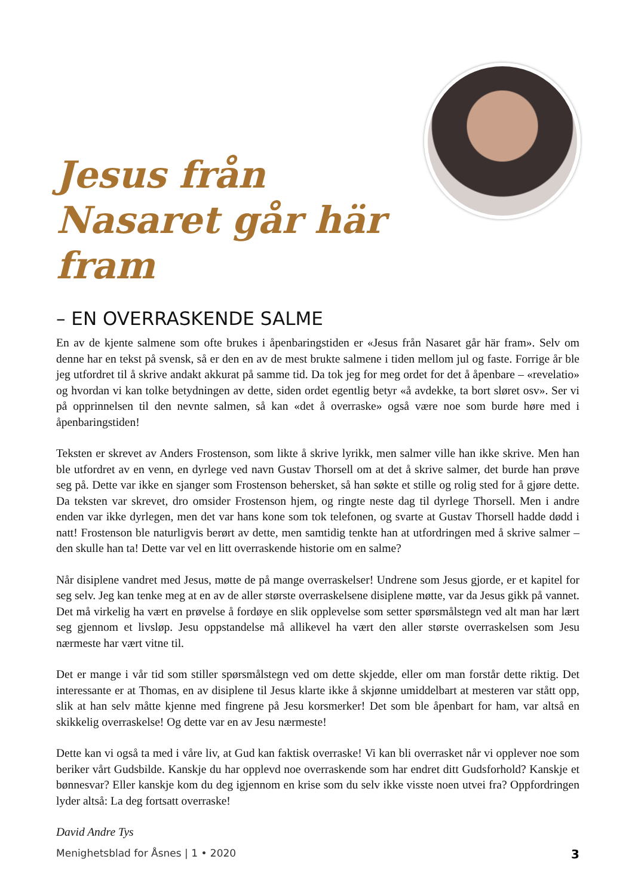Jesus från Nasaret går här fram
– EN OVERRASKENDE SALME
En av de kjente salmene som ofte brukes i åpenbaringstiden er «Jesus från Nasaret går här fram». Selv om denne har en tekst på svensk, så er den en av de mest brukte salmene i tiden mellom jul og faste. Forrige år ble jeg utfordret til å skrive andakt akkurat på samme tid. Da tok jeg for meg ordet for det å åpenbare – «revelatio» og hvordan vi kan tolke betydningen av dette, siden ordet egentlig betyr «å avdekke, ta bort sløret osv». Ser vi på opprinnelsen til den nevnte salmen, så kan «det å overraske» også være noe som burde høre med i åpenbaringstiden!
Teksten er skrevet av Anders Frostenson, som likte å skrive lyrikk, men salmer ville han ikke skrive. Men han ble utfordret av en venn, en dyrlege ved navn Gustav Thorsell om at det å skrive salmer, det burde han prøve seg på. Dette var ikke en sjanger som Frostenson behersket, så han søkte et stille og rolig sted for å gjøre dette. Da teksten var skrevet, dro omsider Frostenson hjem, og ringte neste dag til dyrlege Thorsell. Men i andre enden var ikke dyrlegen, men det var hans kone som tok telefonen, og svarte at Gustav Thorsell hadde dødd i natt! Frostenson ble naturligvis berørt av dette, men samtidig tenkte han at utfordringen med å skrive salmer – den skulle han ta! Dette var vel en litt overraskende historie om en salme?
Når disiplene vandret med Jesus, møtte de på mange overraskelser! Undrene som Jesus gjorde, er et kapitel for seg selv. Jeg kan tenke meg at en av de aller største overraskelsene disiplene møtte, var da Jesus gikk på vannet. Det må virkelig ha vært en prøvelse å fordøye en slik opplevelse som setter spørsmålstegn ved alt man har lært seg gjennom et livsløp. Jesu oppstandelse må allikevel ha vært den aller største overraskelsen som Jesu nærmeste har vært vitne til.
Det er mange i vår tid som stiller spørsmålstegn ved om dette skjedde, eller om man forstår dette riktig. Det interessante er at Thomas, en av disiplene til Jesus klarte ikke å skjønne umiddelbart at mesteren var stått opp, slik at han selv måtte kjenne med fingrene på Jesu korsmerker! Det som ble åpenbart for ham, var altså en skikkelig overraskelse! Og dette var en av Jesu nærmeste!
Dette kan vi også ta med i våre liv, at Gud kan faktisk overraske! Vi kan bli overrasket når vi opplever noe som beriker vårt Gudsbilde. Kanskje du har opplevd noe overraskende som har endret ditt Gudsforhold? Kanskje et bønnesvar? Eller kanskje kom du deg igjennom en krise som du selv ikke visste noen utvei fra? Oppfordringen lyder altså: La deg fortsatt overraske!
David Andre Tys
Menighetsblad for Åsnes | 1 • 2020 3